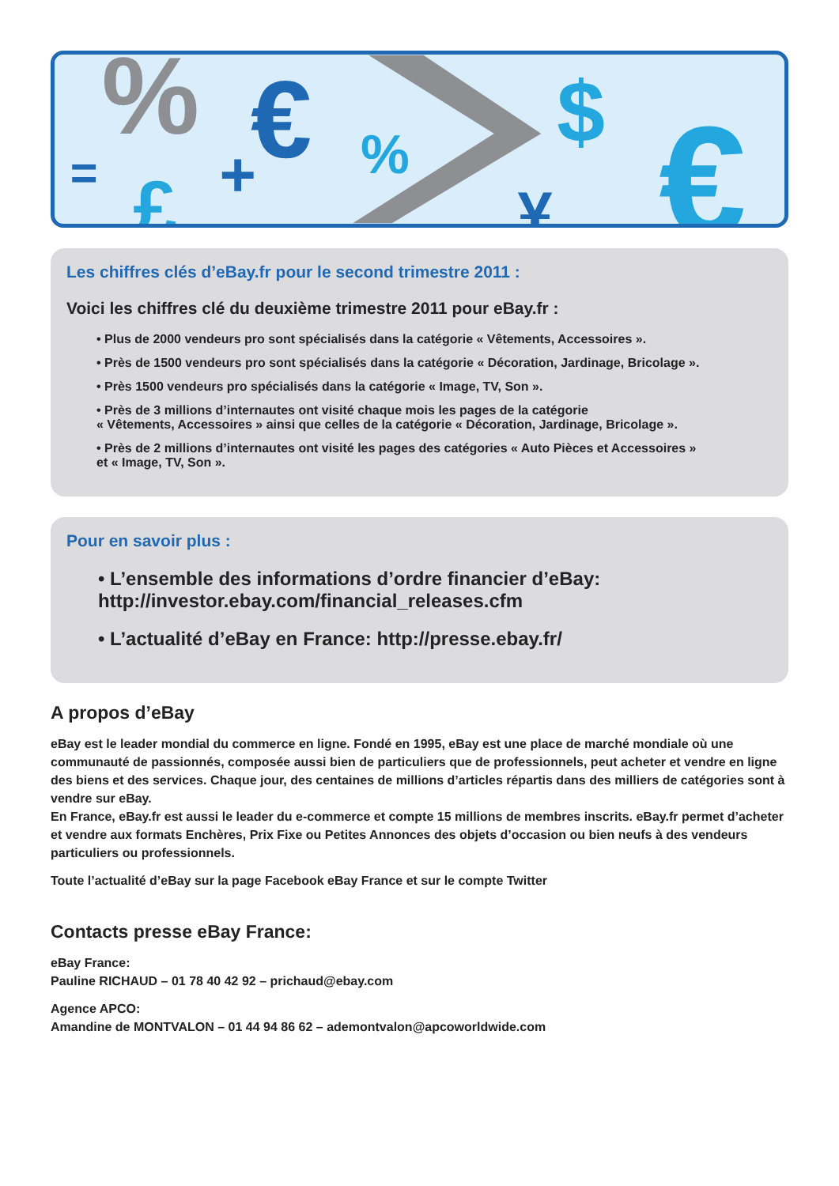%
€
%
$
€
=
£
+
¥
Les chiffres clés d’eBay.fr pour le second trimestre 2011 :
Voici les chiffres clé du deuxième trimestre 2011 pour eBay.fr :
• Plus de 2000 vendeurs pro sont spécialisés dans la catégorie « Vêtements, Accessoires ».
• Près de 1500 vendeurs pro sont spécialisés dans la catégorie « Décoration, Jardinage, Bricolage ».
• Près 1500 vendeurs pro spécialisés dans la catégorie « Image, TV, Son ».
• Près de 3 millions d’internautes ont visité chaque mois les pages de la catégorie
« Vêtements, Accessoires » ainsi que celles de la catégorie « Décoration, Jardinage, Bricolage ».
• Près de 2 millions d’internautes ont visité les pages des catégories « Auto Pièces et Accessoires »
et « Image, TV, Son ».
Pour en savoir plus :
• L’ensemble des informations d’ordre financier d’eBay:
http://investor.ebay.com/financial_releases.cfm
• L’actualité d’eBay en France: http://presse.ebay.fr/
A propos d’eBay
eBay est le leader mondial du commerce en ligne. Fondé en 1995, eBay est une place de marché mondiale où une communauté de passionnés, composée aussi bien de particuliers que de professionnels, peut acheter et vendre en ligne des biens et des services. Chaque jour, des centaines de millions d’articles répartis dans des milliers de catégories sont à vendre sur eBay.
En France, eBay.fr est aussi le leader du e-commerce et compte 15 millions de membres inscrits. eBay.fr permet d’acheter et vendre aux formats Enchères, Prix Fixe ou Petites Annonces des objets d’occasion ou bien neufs à des vendeurs particuliers ou professionnels.
Toute l’actualité d’eBay sur la page Facebook eBay France et sur le compte Twitter
Contacts presse eBay France:
eBay France:
Pauline RICHAUD – 01 78 40 42 92 – prichaud@ebay.com
Agence APCO:
Amandine de MONTVALON – 01 44 94 86 62 – ademontvalon@apcoworldwide.com